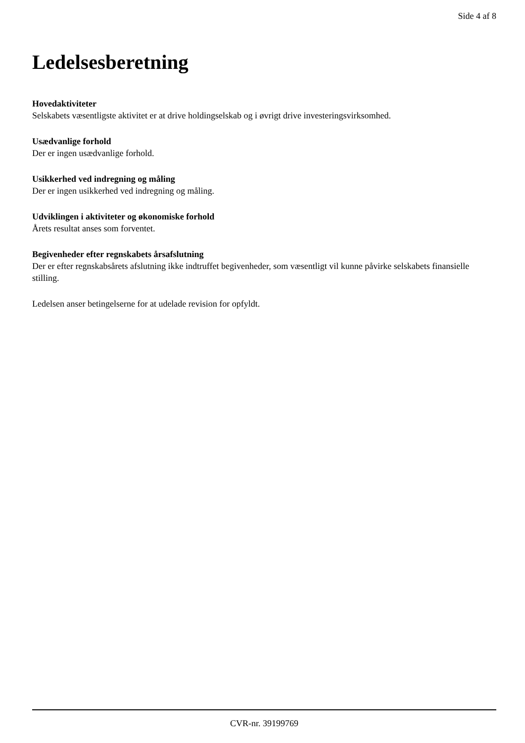Side 4 af 8
Ledelsesberetning
Hovedaktiviteter
Selskabets væsentligste aktivitet er at drive holdingselskab og i øvrigt drive investeringsvirksomhed.
Usædvanlige forhold
Der er ingen usædvanlige forhold.
Usikkerhed ved indregning og måling
Der er ingen usikkerhed ved indregning og måling.
Udviklingen i aktiviteter og økonomiske forhold
Årets resultat anses som forventet.
Begivenheder efter regnskabets årsafslutning
Der er efter regnskabsårets afslutning ikke indtruffet begivenheder, som væsentligt vil kunne påvirke selskabets finansielle stilling.
Ledelsen anser betingelserne for at udelade revision for opfyldt.
CVR-nr. 39199769